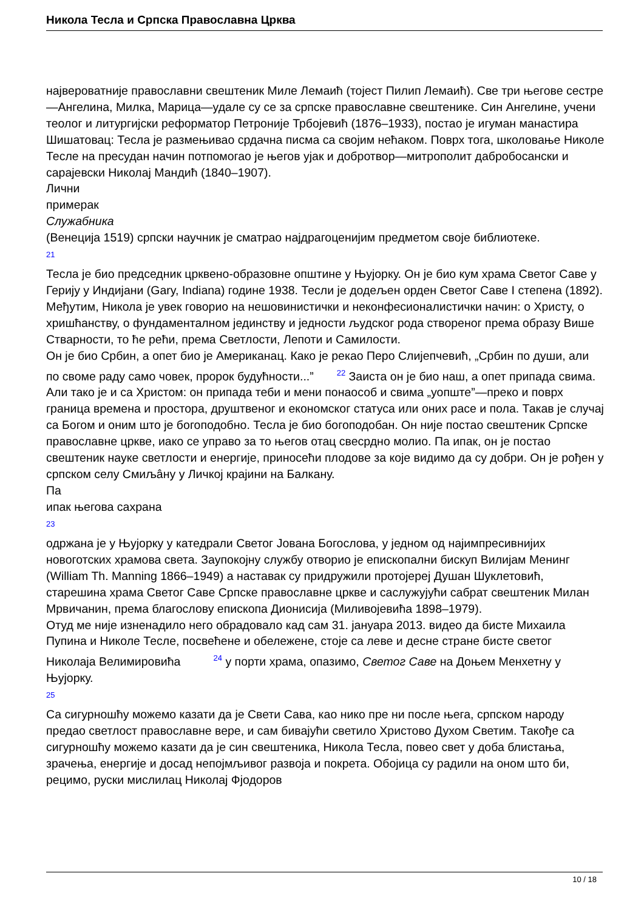Никола Тесла и Српска Православна Црква
највероватније православни свештеник Миле Лемаић (тојест Пилип Лемаић). Све три његове сестре—Ангелина, Милка, Марица—удале су се за српске православне свештенике. Син Ангелине, учени теолог и литургијски реформатор Петроније Трбојевић (1876–1933), постао је игуман манастира Шишатовац: Тесла је размењивао срдачна писма са својим нећаком. Поврх тога, школовање Николе Тесле на пресудан начин потпомогао је његов ујак и добротвор—митрополит дабробосански и сарајевски Николај Мандић (1840–1907).
Лични
примерак
Служабника
(Венеција 1519) српски научник је сматрао најдрагоценијим предметом своје библиотеке.
<sup>21</sup>
Тесла је био председник црквено-образовне општине у Њујорку. Он је био кум храма Светог Саве у Герију у Индијани (Gary, Indiana) године 1938. Тесли је додељен орден Светог Саве I степена (1892). Међутим, Никола је увек говорио на нешовинистички и неконфесионалистички начин: о Христу, о хришћанству, о фундаменталном јединству и једности људског рода створеног према образу Више Стварности, то ће рећи, према Светлости, Лепоти и Самилости.
Он је био Србин, а опет био је Американац. Како је рекао Перо Слијепчевић, „Србин по души, али по своме раду само човек, пророк будућности...” <sup>22</sup> Заиста он је био наш, а опет припада свима. Али тако је и са Христом: он припада теби и мени понаособ и свима „уопште”—преко и поврх граница времена и простора, друштвеног и економског статуса или оних расе и пола. Такав је случај са Богом и оним што је богоподобно. Тесла је био богоподобан. Он није постао свештеник Српске православне цркве, иако се управо за то његов отац свесрдно молио. Па ипак, он је постао свештеник науке светлости и енергије, приносећи плодове за које видимо да су добри. Он је рођен у српском селу Смиљâну у Личкој крајини на Балкану.
Па
ипак његова сахрана
<sup>23</sup>
одржана је у Њујорку у катедрали Светог Јована Богослова, у једном од најимпресивнијих новоготских храмова света. Заупокојну службу отворио је епископални бискуп Вилијам Менинг (William Th. Manning 1866–1949) а наставак су придружили протојереј Душан Шуклетовић, старешина храма Светог Саве Српске православне цркве и саслужујући сабрат свештеник Милан Мрвичанин, према благослову епископа Дионисија (Миливојевића 1898–1979).
Отуд ме није изненадило него обрадовало кад сам 31. јануара 2013. видео да бисте Михаила Пупина и Николе Тесле, посвећене и обележене, стоје са леве и десне стране бисте светог Николаја Велимировића <sup>24</sup> у порти храма, опазимо, Светог Саве на Доњем Менхетну у Њујорку.
<sup>25</sup>
Са сигурношћу можемо казати да је Свети Сава, као нико пре ни после њега, српском народу предао светлост православне вере, и сам бивајући светило Христово Духом Светим. Такође са сигурношћу можемо казати да је син свештеника, Никола Тесла, повео свет у доба блистања, зрачења, енергије и досад непојмљивог развоја и покрета. Обојица су радили на оном што би, рецимо, руски мислилац Николај Фјодоров
10 / 18